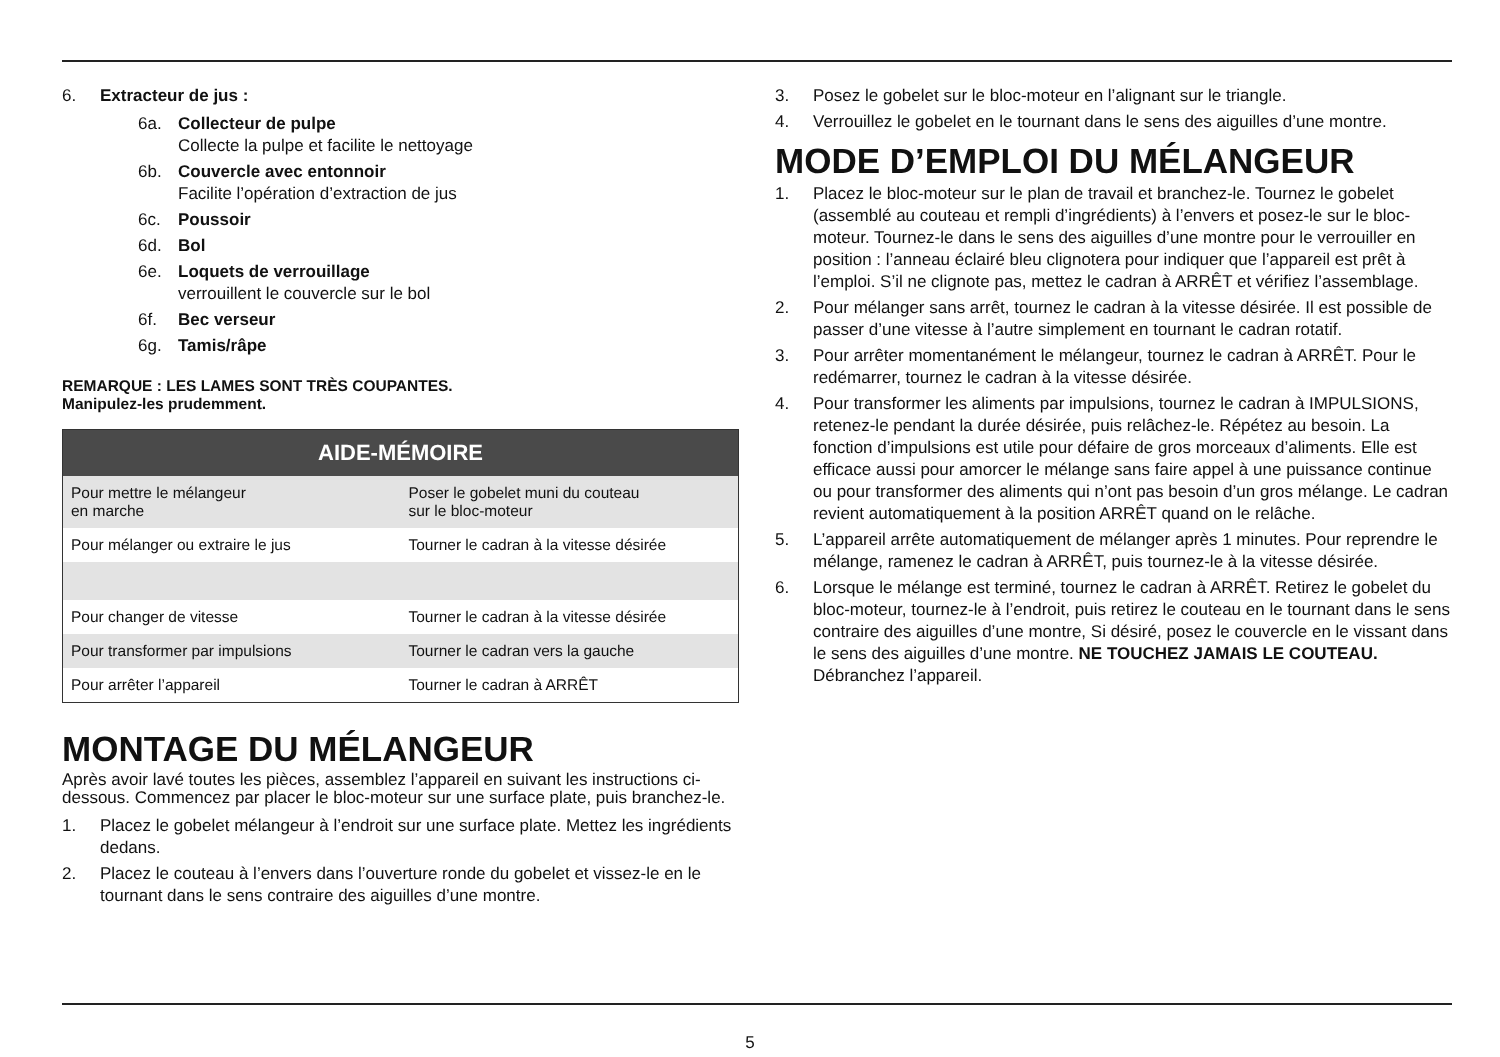6. Extracteur de jus :
6a. Collecteur de pulpe
Collecte la pulpe et facilite le nettoyage
6b. Couvercle avec entonnoir
Facilite l’opération d’extraction de jus
6c. Poussoir
6d. Bol
6e. Loquets de verrouillage
verrouillent le couvercle sur le bol
6f. Bec verseur
6g. Tamis/râpe
REMARQUE : LES LAMES SONT TRÈS COUPANTES.
Manipulez-les prudemment.
| AIDE-MÉMOIRE | |
| --- | --- |
| Pour mettre le mélangeur en marche | Poser le gobelet muni du couteau sur le bloc-moteur |
| Pour mélanger ou extraire le jus | Tourner le cadran à la vitesse désirée |
| Pour changer de vitesse | Tourner le cadran à la vitesse désirée |
| Pour transformer par impulsions | Tourner le cadran vers la gauche |
| Pour arrêter l’appareil | Tourner le cadran à ARRÊT |
MONTAGE DU MÉLANGEUR
Après avoir lavé toutes les pièces, assemblez l’appareil en suivant les instructions ci-dessous. Commencez par placer le bloc-moteur sur une surface plate, puis branchez-le.
1. Placez le gobelet mélangeur à l’endroit sur une surface plate. Mettez les ingrédients dedans.
2. Placez le couteau à l’envers dans l’ouverture ronde du gobelet et vissez-le en le tournant dans le sens contraire des aiguilles d’une montre.
3. Posez le gobelet sur le bloc-moteur en l’alignant sur le triangle.
4. Verrouillez le gobelet en le tournant dans le sens des aiguilles d’une montre.
MODE D’EMPLOI DU MÉLANGEUR
1. Placez le bloc-moteur sur le plan de travail et branchez-le. Tournez le gobelet (assemblé au couteau et rempli d’ingrédients) à l’envers et posez-le sur le bloc-moteur. Tournez-le dans le sens des aiguilles d’une montre pour le verrouiller en position : l’anneau éclairé bleu clignotera pour indiquer que l’appareil est prêt à l’emploi. S’il ne clignote pas, mettez le cadran à ARRÊT et vérifiez l’assemblage.
2. Pour mélanger sans arrêt, tournez le cadran à la vitesse désirée. Il est possible de passer d’une vitesse à l’autre simplement en tournant le cadran rotatif.
3. Pour arrêter momentanément le mélangeur, tournez le cadran à ARRÊT. Pour le redémarrer, tournez le cadran à la vitesse désirée.
4. Pour transformer les aliments par impulsions, tournez le cadran à IMPULSIONS, retenez-le pendant la durée désirée, puis relâchez-le. Répétez au besoin. La fonction d’impulsions est utile pour défaire de gros morceaux d’aliments. Elle est efficace aussi pour amorcer le mélange sans faire appel à une puissance continue ou pour transformer des aliments qui n’ont pas besoin d’un gros mélange. Le cadran revient automatiquement à la position ARRÊT quand on le relâche.
5. L’appareil arrête automatiquement de mélanger après 1 minutes. Pour reprendre le mélange, ramenez le cadran à ARRÊT, puis tournez-le à la vitesse désirée.
6. Lorsque le mélange est terminé, tournez le cadran à ARRÊT. Retirez le gobelet du bloc-moteur, tournez-le à l’endroit, puis retirez le couteau en le tournant dans le sens contraire des aiguilles d’une montre, Si désiré, posez le couvercle en le vissant dans le sens des aiguilles d’une montre. NE TOUCHEZ JAMAIS LE COUTEAU. Débranchez l’appareil.
5